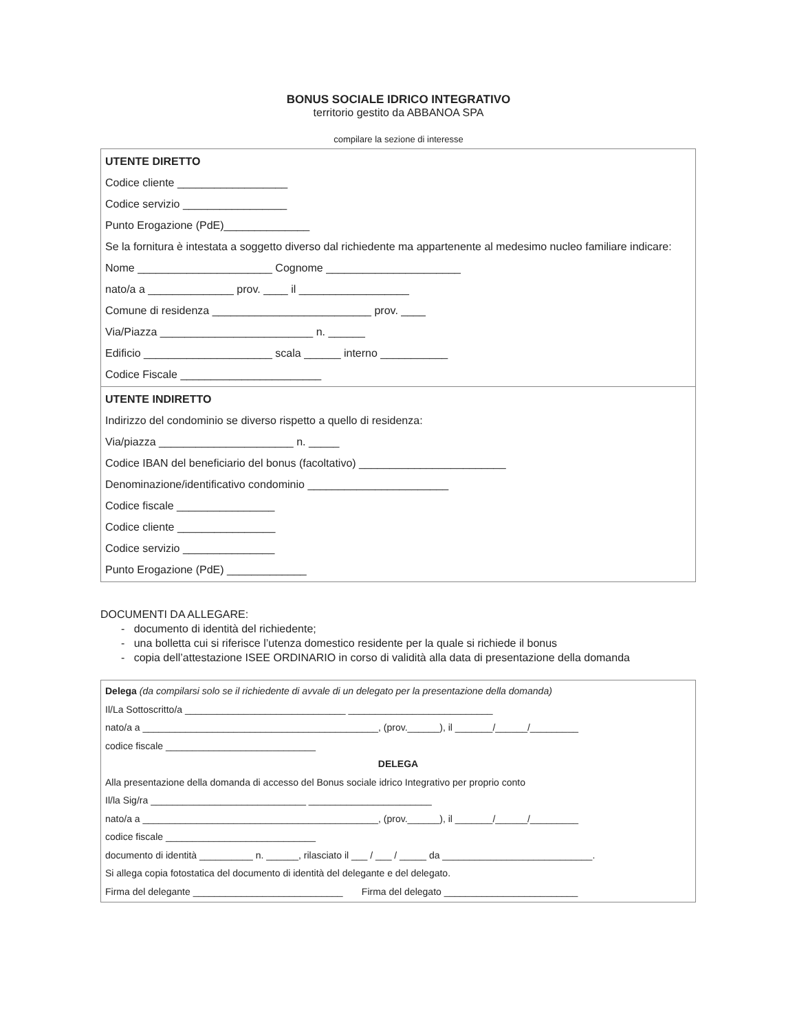BONUS SOCIALE IDRICO INTEGRATIVO
territorio gestito da ABBANOA SPA
compilare la sezione di interesse
UTENTE DIRETTO
Codice cliente __________________
Codice servizio _________________
Punto Erogazione (PdE)______________
Se la fornitura è intestata a soggetto diverso dal richiedente ma appartenente al medesimo nucleo familiare indicare:
Nome ______________________ Cognome ______________________
nato/a a ______________ prov. ____ il __________________
Comune di residenza __________________________ prov. ____
Via/Piazza _________________________ n. ______
Edificio _____________________ scala ______ interno ___________
Codice Fiscale _______________________
UTENTE INDIRETTO
Indirizzo del condominio se diverso rispetto a quello di residenza:
Via/piazza ______________________ n. _____
Codice IBAN del beneficiario del bonus (facoltativo) ________________________
Denominazione/identificativo condominio _______________________
Codice fiscale ________________
Codice cliente ________________
Codice servizio _______________
Punto Erogazione (PdE) _____________
DOCUMENTI DA ALLEGARE:
- documento di identità del richiedente;
- una bolletta cui si riferisce l’utenza domestico residente per la quale si richiede il bonus
- copia dell’attestazione ISEE ORDINARIO in corso di validità alla data di presentazione della domanda
Delega (da compilarsi solo se il richiedente di avvale di un delegato per la presentazione della domanda)
Il/La Sottoscritto/a ______________________________ ___________________________
nato/a a ____________________________________________, (prov.______), il _______/______/_________
codice fiscale ____________________________
DELEGA
Alla presentazione della domanda di accesso del Bonus sociale idrico Integrativo per proprio conto
Il/la Sig/ra _____________________________ _______________________
nato/a a ____________________________________________, (prov.______), il _______/______/_________
codice fiscale ____________________________
documento di identità __________ n. ______, rilasciato il ___ / ___ / _____ da ____________________________.
Si allega copia fotostatica del documento di identità del delegante e del delegato.
Firma del delegante ____________________________ Firma del delegato _________________________